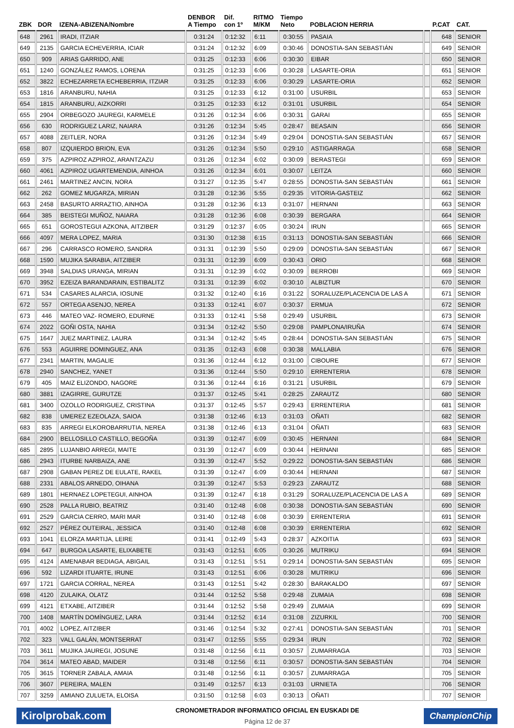| ZBK | DOR | IZENA-ABIZENA/Nombre | DENBOR A Tiempo | Dif. con 1º | RITMO M/KM | Tiempo Neto | POBLACION HERRIA | | P.CAT | CAT. |
| --- | --- | --- | --- | --- | --- | --- | --- | --- | --- | --- |
| 648 | 2961 | IRADI, ITZIAR | 0:31:24 | 0:12:32 | 6:11 | 0:30:55 | PASAIA | | 648 | SENIOR |
| 649 | 2135 | GARCIA ECHEVERRIA, ICIAR | 0:31:24 | 0:12:32 | 6:09 | 0:30:46 | DONOSTIA-SAN SEBASTIÁN | | 649 | SENIOR |
| 650 | 909 | ARIAS GARRIDO, ANE | 0:31:25 | 0:12:33 | 6:06 | 0:30:30 | EIBAR | | 650 | SENIOR |
| 651 | 1240 | GONZÁLEZ RAMOS, LORENA | 0:31:25 | 0:12:33 | 6:06 | 0:30:28 | LASARTE-ORIA | | 651 | SENIOR |
| 652 | 3822 | ECHEZARRETA ECHEBERRIA, ITZIAR | 0:31:25 | 0:12:33 | 6:06 | 0:30:29 | LASARTE-ORIA | | 652 | SENIOR |
| 653 | 1816 | ARANBURU, NAHIA | 0:31:25 | 0:12:33 | 6:12 | 0:31:00 | USURBIL | | 653 | SENIOR |
| 654 | 1815 | ARANBURU, AIZKORRI | 0:31:25 | 0:12:33 | 6:12 | 0:31:01 | USURBIL | | 654 | SENIOR |
| 655 | 2904 | ORBEGOZO JAUREGI, KARMELE | 0:31:26 | 0:12:34 | 6:06 | 0:30:31 | GARAI | | 655 | SENIOR |
| 656 | 630 | RODRIGUEZ LARIZ, NAIARA | 0:31:26 | 0:12:34 | 5:45 | 0:28:47 | BEASAIN | | 656 | SENIOR |
| 657 | 4088 | ZEITLER, NORA | 0:31:26 | 0:12:34 | 5:49 | 0:29:04 | DONOSTIA-SAN SEBASTIÁN | | 657 | SENIOR |
| 658 | 807 | IZQUIERDO BRION, EVA | 0:31:26 | 0:12:34 | 5:50 | 0:29:10 | ASTIGARRAGA | | 658 | SENIOR |
| 659 | 375 | AZPIROZ AZPIROZ, ARANTZAZU | 0:31:26 | 0:12:34 | 6:02 | 0:30:09 | BERASTEGI | | 659 | SENIOR |
| 660 | 4061 | AZPIROZ UGARTEMENDIA, AINHOA | 0:31:26 | 0:12:34 | 6:01 | 0:30:07 | LEITZA | | 660 | SENIOR |
| 661 | 2461 | MARTINEZ ANCIN, NORA | 0:31:27 | 0:12:35 | 5:47 | 0:28:55 | DONOSTIA-SAN SEBASTIÁN | | 661 | SENIOR |
| 662 | 262 | GOMEZ MUGARZA, MIRIAN | 0:31:28 | 0:12:36 | 5:55 | 0:29:35 | VITORIA-GASTEIZ | | 662 | SENIOR |
| 663 | 2458 | BASURTO ARRAZTIO, AINHOA | 0:31:28 | 0:12:36 | 6:13 | 0:31:07 | HERNANI | | 663 | SENIOR |
| 664 | 385 | BEISTEGI MUÑOZ, NAIARA | 0:31:28 | 0:12:36 | 6:08 | 0:30:39 | BERGARA | | 664 | SENIOR |
| 665 | 651 | GOROSTEGUI AZKONA, AITZIBER | 0:31:29 | 0:12:37 | 6:05 | 0:30:24 | IRUN | | 665 | SENIOR |
| 666 | 4097 | MERA LOPEZ, MARIA | 0:31:30 | 0:12:38 | 6:15 | 0:31:13 | DONOSTIA-SAN SEBASTIÁN | | 666 | SENIOR |
| 667 | 296 | CARRASCO ROMERO, SANDRA | 0:31:31 | 0:12:39 | 5:50 | 0:29:09 | DONOSTIA-SAN SEBASTIÁN | | 667 | SENIOR |
| 668 | 1590 | MUJIKA SARABIA, AITZIBER | 0:31:31 | 0:12:39 | 6:09 | 0:30:43 | ORIO | | 668 | SENIOR |
| 669 | 3948 | SALDIAS URANGA, MIRIAN | 0:31:31 | 0:12:39 | 6:02 | 0:30:09 | BERROBI | | 669 | SENIOR |
| 670 | 3952 | EZEIZA BARANDARAIN, ESTIBALITZ | 0:31:31 | 0:12:39 | 6:02 | 0:30:10 | ALBIZTUR | | 670 | SENIOR |
| 671 | 534 | CASARES ALARCIA, IOSUNE | 0:31:32 | 0:12:40 | 6:16 | 0:31:22 | SORALUZE/PLACENCIA DE LAS A | | 671 | SENIOR |
| 672 | 557 | ORTEGA ASENJO, NEREA | 0:31:33 | 0:12:41 | 6:07 | 0:30:37 | ERMUA | | 672 | SENIOR |
| 673 | 446 | MATEO VAZ- ROMERO, EDURNE | 0:31:33 | 0:12:41 | 5:58 | 0:29:49 | USURBIL | | 673 | SENIOR |
| 674 | 2022 | GOÑI OSTA, NAHIA | 0:31:34 | 0:12:42 | 5:50 | 0:29:08 | PAMPLONA/IRUÑA | | 674 | SENIOR |
| 675 | 1647 | JUEZ MARTINEZ, LAURA | 0:31:34 | 0:12:42 | 5:45 | 0:28:44 | DONOSTIA-SAN SEBASTIÁN | | 675 | SENIOR |
| 676 | 553 | AGUIRRE DOMINGUEZ, ANA | 0:31:35 | 0:12:43 | 6:08 | 0:30:38 | MALLABIA | | 676 | SENIOR |
| 677 | 2341 | MARTIN, MAGALIE | 0:31:36 | 0:12:44 | 6:12 | 0:31:00 | CIBOURE | | 677 | SENIOR |
| 678 | 2940 | SANCHEZ, YANET | 0:31:36 | 0:12:44 | 5:50 | 0:29:10 | ERRENTERIA | | 678 | SENIOR |
| 679 | 405 | MAIZ ELIZONDO, NAGORE | 0:31:36 | 0:12:44 | 6:16 | 0:31:21 | USURBIL | | 679 | SENIOR |
| 680 | 3881 | IZAGIRRE, GURUTZE | 0:31:37 | 0:12:45 | 5:41 | 0:28:25 | ZARAUTZ | | 680 | SENIOR |
| 681 | 3400 | OZOLLO RODRIGUEZ, CRISTINA | 0:31:37 | 0:12:45 | 5:57 | 0:29:43 | ERRENTERIA | | 681 | SENIOR |
| 682 | 838 | UMEREZ EZEOLAZA, SAIOA | 0:31:38 | 0:12:46 | 6:13 | 0:31:03 | OÑATI | | 682 | SENIOR |
| 683 | 835 | ARREGI ELKOROBARRUTIA, NEREA | 0:31:38 | 0:12:46 | 6:13 | 0:31:04 | OÑATI | | 683 | SENIOR |
| 684 | 2900 | BELLOSILLO CASTILLO, BEGOÑA | 0:31:39 | 0:12:47 | 6:09 | 0:30:45 | HERNANI | | 684 | SENIOR |
| 685 | 2895 | LUJANBIO ARREGI, MAITE | 0:31:39 | 0:12:47 | 6:09 | 0:30:44 | HERNANI | | 685 | SENIOR |
| 686 | 2943 | ITURBE NARBAIZA, ANE | 0:31:39 | 0:12:47 | 5:52 | 0:29:22 | DONOSTIA-SAN SEBASTIÁN | | 686 | SENIOR |
| 687 | 2908 | GABAN PEREZ DE EULATE, RAKEL | 0:31:39 | 0:12:47 | 6:09 | 0:30:44 | HERNANI | | 687 | SENIOR |
| 688 | 2331 | ABALOS ARNEDO, OIHANA | 0:31:39 | 0:12:47 | 5:53 | 0:29:23 | ZARAUTZ | | 688 | SENIOR |
| 689 | 1801 | HERNAEZ LOPETEGUI, AINHOA | 0:31:39 | 0:12:47 | 6:18 | 0:31:29 | SORALUZE/PLACENCIA DE LAS A | | 689 | SENIOR |
| 690 | 2528 | PALLA RUBIO, BEATRIZ | 0:31:40 | 0:12:48 | 6:08 | 0:30:38 | DONOSTIA-SAN SEBASTIÁN | | 690 | SENIOR |
| 691 | 2529 | GARCIA CERRO, MARI MAR | 0:31:40 | 0:12:48 | 6:08 | 0:30:39 | ERRENTERIA | | 691 | SENIOR |
| 692 | 2527 | PÉREZ OUTEIRAL, JESSICA | 0:31:40 | 0:12:48 | 6:08 | 0:30:39 | ERRENTERIA | | 692 | SENIOR |
| 693 | 1041 | ELORZA MARTIJA, LEIRE | 0:31:41 | 0:12:49 | 5:43 | 0:28:37 | AZKOITIA | | 693 | SENIOR |
| 694 | 647 | BURGOA LASARTE, ELIXABETE | 0:31:43 | 0:12:51 | 6:05 | 0:30:26 | MUTRIKU | | 694 | SENIOR |
| 695 | 4124 | AMENABAR BEDIAGA, ABIGAIL | 0:31:43 | 0:12:51 | 5:51 | 0:29:14 | DONOSTIA-SAN SEBASTIÁN | | 695 | SENIOR |
| 696 | 592 | LIZARDI ITUARTE, IRUNE | 0:31:43 | 0:12:51 | 6:06 | 0:30:28 | MUTRIKU | | 696 | SENIOR |
| 697 | 1721 | GARCIA CORRAL, NEREA | 0:31:43 | 0:12:51 | 5:42 | 0:28:30 | BARAKALDO | | 697 | SENIOR |
| 698 | 4120 | ZULAIKA, OLATZ | 0:31:44 | 0:12:52 | 5:58 | 0:29:48 | ZUMAIA | | 698 | SENIOR |
| 699 | 4121 | ETXABE, AITZIBER | 0:31:44 | 0:12:52 | 5:58 | 0:29:49 | ZUMAIA | | 699 | SENIOR |
| 700 | 1408 | MARTÍN DOMÍNGUEZ, LARA | 0:31:44 | 0:12:52 | 6:14 | 0:31:08 | ZIZURKIL | | 700 | SENIOR |
| 701 | 4002 | LOPEZ, AITZIBER | 0:31:46 | 0:12:54 | 5:32 | 0:27:41 | DONOSTIA-SAN SEBASTIÁN | | 701 | SENIOR |
| 702 | 323 | VALL GALÁN, MONTSERRAT | 0:31:47 | 0:12:55 | 5:55 | 0:29:34 | IRUN | | 702 | SENIOR |
| 703 | 3611 | MUJIKA JAUREGI, JOSUNE | 0:31:48 | 0:12:56 | 6:11 | 0:30:57 | ZUMARRAGA | | 703 | SENIOR |
| 704 | 3614 | MATEO ABAD, MAIDER | 0:31:48 | 0:12:56 | 6:11 | 0:30:57 | DONOSTIA-SAN SEBASTIÁN | | 704 | SENIOR |
| 705 | 3615 | TORNER ZABALA, AMAIA | 0:31:48 | 0:12:56 | 6:11 | 0:30:57 | ZUMARRAGA | | 705 | SENIOR |
| 706 | 3607 | PEREIRA, MALEN | 0:31:49 | 0:12:57 | 6:13 | 0:31:03 | URNIETA | | 706 | SENIOR |
| 707 | 3259 | AMIANO ZULUETA, ELOISA | 0:31:50 | 0:12:58 | 6:03 | 0:30:13 | OÑATI | | 707 | SENIOR |
Kirolprobak.com
CRONOMETRADOR INFORMATICO OFICIAL EN EUSKADI DE
Página 12 de 37
ChampionChip